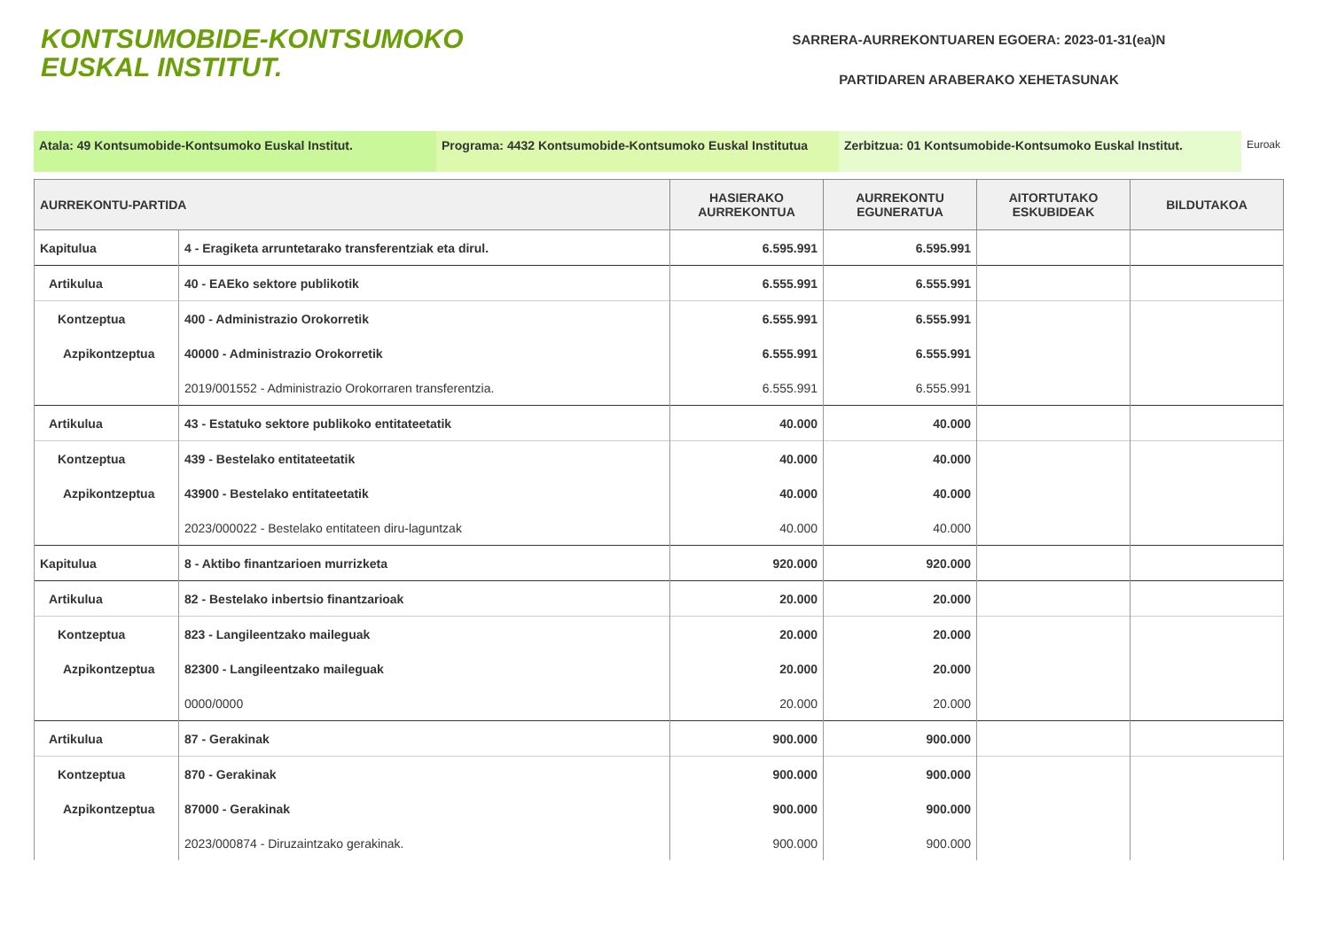KONTSUMOBIDE-KONTSUMOKO
EUSKAL INSTITUT.
SARRERA-AURREKONTUAREN EGOERA: 2023-01-31(ea)N
PARTIDAREN ARABERAKO XEHETASUNAK
Atala: 49 Kontsumobide-Kontsumoko Euskal Institut. Programa: 4432 Kontsumobide-Kontsumoko Euskal Institutua
Zerbitzua: 01 Kontsumobide-Kontsumoko Euskal Institut.
Euroak
| AURREKONTU-PARTIDA | | HASIERAKO AURREKONTUA | AURREKONTU EGUNERATUA | AITORTUTAKO ESKUBIDEAK | BILDUTAKOA |
| --- | --- | --- | --- | --- | --- |
| Kapitulua | 4 - Eragiketa arruntetarako transferentziak eta dirul. | 6.595.991 | 6.595.991 | | |
| Artikulua | 40 - EAEko sektore publikotik | 6.555.991 | 6.555.991 | | |
| Kontzeptua | 400 - Administrazio Orokorretik | 6.555.991 | 6.555.991 | | |
| Azpikontzeptua | 40000 - Administrazio Orokorretik | 6.555.991 | 6.555.991 | | |
| | 2019/001552 - Administrazio Orokorraren transferentzia. | 6.555.991 | 6.555.991 | | |
| Artikulua | 43 - Estatuko sektore publikoko entitateetatik | 40.000 | 40.000 | | |
| Kontzeptua | 439 - Bestelako entitateetatik | 40.000 | 40.000 | | |
| Azpikontzeptua | 43900 - Bestelako entitateetatik | 40.000 | 40.000 | | |
| | 2023/000022 - Bestelako entitateen diru-laguntzak | 40.000 | 40.000 | | |
| Kapitulua | 8 - Aktibo finantzarioen murrizketa | 920.000 | 920.000 | | |
| Artikulua | 82 - Bestelako inbertsio finantzarioak | 20.000 | 20.000 | | |
| Kontzeptua | 823 - Langileentzako maileguak | 20.000 | 20.000 | | |
| Azpikontzeptua | 82300 - Langileentzako maileguak | 20.000 | 20.000 | | |
| | 0000/0000 | 20.000 | 20.000 | | |
| Artikulua | 87 - Gerakinak | 900.000 | 900.000 | | |
| Kontzeptua | 870 - Gerakinak | 900.000 | 900.000 | | |
| Azpikontzeptua | 87000 - Gerakinak | 900.000 | 900.000 | | |
| | 2023/000874 - Diruzaintzako gerakinak. | 900.000 | 900.000 | | |